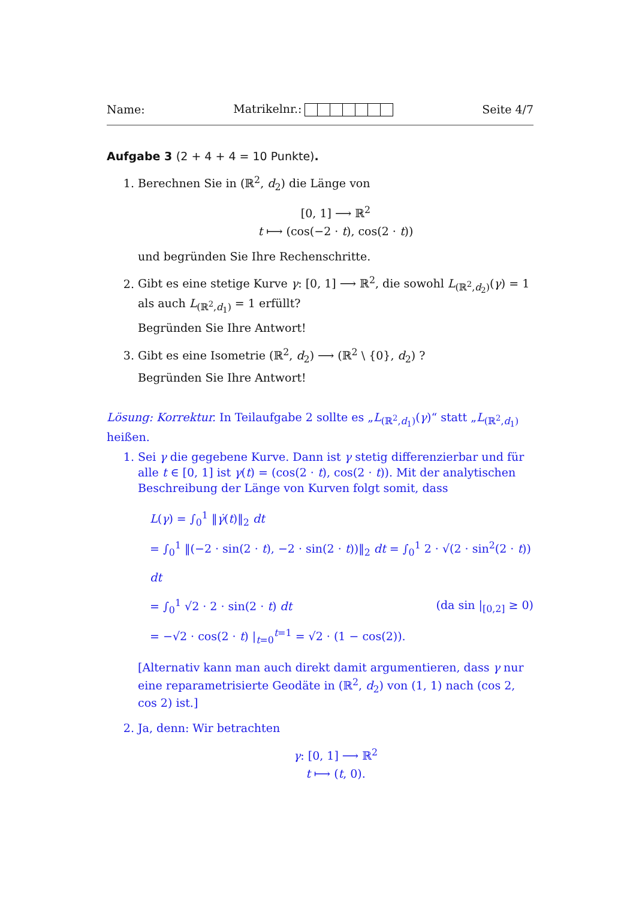Name: Matrikelnr.: Seite 4/7
Aufgabe 3 (2 + 4 + 4 = 10 Punkte).
1. Berechnen Sie in (ℝ<sup>2</sup>, d<sub>2</sub>) die Länge von
[0, 1] ⟶ ℝ<sup>2</sup>
t ⟼ (cos(−2 · t), cos(2 · t))
und begründen Sie Ihre Rechenschritte.
2. Gibt es eine stetige Kurve γ: [0, 1] ⟶ ℝ<sup>2</sup>, die sowohl L<sub>(ℝ<sup>2</sup>,d<sub>2</sub>)</sub>(γ) = 1 als auch L<sub>(ℝ<sup>2</sup>,d<sub>1</sub>)</sub> = 1 erfüllt?
Begründen Sie Ihre Antwort!
3. Gibt es eine Isometrie (ℝ<sup>2</sup>, d<sub>2</sub>) ⟶ (ℝ<sup>2</sup> \ {0}, d<sub>2</sub>) ?
Begründen Sie Ihre Antwort!
Lösung: Korrektur. In Teilaufgabe 2 sollte es „L<sub>(ℝ<sup>2</sup>,d<sub>1</sub>)</sub>(γ)“ statt „L<sub>(ℝ<sup>2</sup>,d<sub>1</sub>)</sub> heißen.
1. Sei γ die gegebene Kurve. Dann ist γ stetig differenzierbar und für alle t ∈ [0, 1] ist γ(t) = (cos(2 · t), cos(2 · t)). Mit der analytischen Beschreibung der Länge von Kurven folgt somit, dass
L(γ) = ∫<sub>0</sub><sup>1</sup> ‖γ̇(t)‖<sub>2</sub> dt
= ∫<sub>0</sub><sup>1</sup> ‖(−2 · sin(2 · t), −2 · sin(2 · t))‖<sub>2</sub> dt = ∫<sub>0</sub><sup>1</sup> 2 · √(2 · sin<sup>2</sup>(2 · t)) dt
= ∫<sub>0</sub><sup>1</sup> √2 · 2 · sin(2 · t) dt (da sin |<sub>[0,2]</sub> ≥ 0)
= −√2 · cos(2 · t) |<sub>t=0</sub><sup>t=1</sup> = √2 · (1 − cos(2)).
[Alternativ kann man auch direkt damit argumentieren, dass γ nur eine reparametrisierte Geodäte in (ℝ<sup>2</sup>, d<sub>2</sub>) von (1, 1) nach (cos 2, cos 2) ist.]
2. Ja, denn: Wir betrachten
γ: [0, 1] ⟶ ℝ<sup>2</sup>
t ⟼ (t, 0).